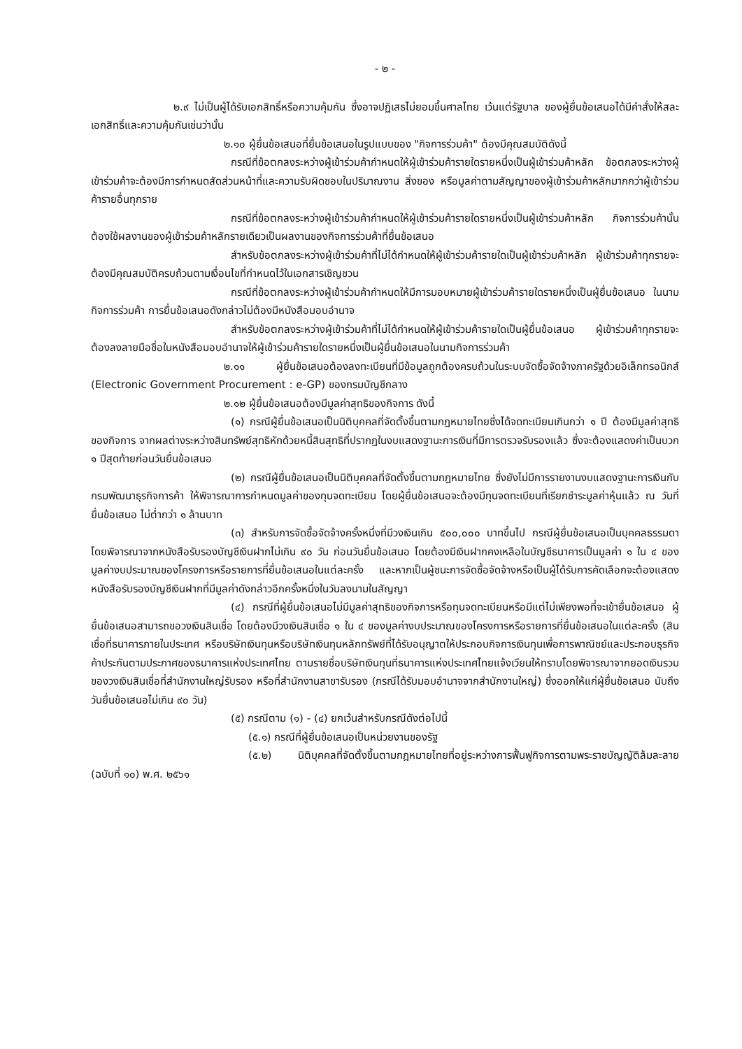- ๒ -
๒.๙ ไม่เป็นผู้ได้รับเอกสิทธิ์หรือความคุ้มกัน ซึ่งอาจปฏิเสธไม่ยอมขึ้นศาลไทย เว้นแต่รัฐบาล ของผู้ยื่นข้อเสนอได้มีคำสั่งให้สละเอกสิทธิ์และความคุ้มกันเช่นว่านั้น
๒.๑๐ ผู้ยื่นข้อเสนอที่ยื่นข้อเสนอในรูปแบบของ "กิจการร่วมค้า" ต้องมีคุณสมบัติดังนี้
กรณีที่ข้อตกลงระหว่างผู้เข้าร่วมค้ากำหนดให้ผู้เข้าร่วมค้ารายใดรายหนึ่งเป็นผู้เข้าร่วมค้าหลัก ข้อตกลงระหว่างผู้เข้าร่วมค้าจะต้องมีการกำหนดสัดส่วนหน้าที่และความรับผิดชอบในปริมาณงาน สิ่งของ หรือมูลค่าตามสัญญาของผู้เข้าร่วมค้าหลักมากกว่าผู้เข้าร่วมค้ารายอื่นทุกราย
กรณีที่ข้อตกลงระหว่างผู้เข้าร่วมค้ากำหนดให้ผู้เข้าร่วมค้ารายใดรายหนึ่งเป็นผู้เข้าร่วมค้าหลัก กิจการร่วมค้านั้นต้องใช้ผลงานของผู้เข้าร่วมค้าหลักรายเดียวเป็นผลงานของกิจการร่วมค้าที่ยื่นข้อเสนอ
สำหรับข้อตกลงระหว่างผู้เข้าร่วมค้าที่ไม่ได้กำหนดให้ผู้เข้าร่วมค้ารายใดเป็นผู้เข้าร่วมค้าหลัก ผู้เข้าร่วมค้าทุกรายจะต้องมีคุณสมบัติครบถ้วนตามเงื่อนไขที่กำหนดไว้ในเอกสารเชิญชวน
กรณีที่ข้อตกลงระหว่างผู้เข้าร่วมค้ากำหนดให้มีการมอบหมายผู้เข้าร่วมค้ารายใดรายหนึ่งเป็นผู้ยื่นข้อเสนอ ในนามกิจการร่วมค้า การยื่นข้อเสนอดังกล่าวไม่ต้องมีหนังสือมอบอำนาจ
สำหรับข้อตกลงระหว่างผู้เข้าร่วมค้าที่ไม่ได้กำหนดให้ผู้เข้าร่วมค้ารายใดเป็นผู้ยื่นข้อเสนอ ผู้เข้าร่วมค้าทุกรายจะต้องลงลายมือชื่อในหนังสือมอบอำนาจให้ผู้เข้าร่วมค้ารายใดรายหนึ่งเป็นผู้ยื่นข้อเสนอในนามกิจการร่วมค้า
๒.๑๑ ผู้ยื่นข้อเสนอต้องลงทะเบียนที่มีข้อมูลถูกต้องครบถ้วนในระบบจัดซื้อจัดจ้างภาครัฐด้วยอิเล็กทรอนิกส์ (Electronic Government Procurement : e-GP) ของกรมบัญชีกลาง
๒.๑๒ ผู้ยื่นข้อเสนอต้องมีมูลค่าสุทธิของกิจการ ดังนี้
(๑) กรณีผู้ยื่นข้อเสนอเป็นนิติบุคคลที่จัดตั้งขึ้นตามกฎหมายไทยซึ่งได้จดทะเบียนเกินกว่า ๑ ปี ต้องมีมูลค่าสุทธิของกิจการ จากผลต่างระหว่างสินทรัพย์สุทธิหักด้วยหนี้สินสุทธิที่ปรากฏในงบแสดงฐานะการเงินที่มีการตรวจรับรองแล้ว ซึ่งจะต้องแสดงค่าเป็นบวก ๑ ปีสุดท้ายก่อนวันยื่นข้อเสนอ
(๒) กรณีผู้ยื่นข้อเสนอเป็นนิติบุคคลที่จัดตั้งขึ้นตามกฎหมายไทย ซึ่งยังไม่มีการรายงานงบแสดงฐานะการเงินกับกรมพัฒนาธุรกิจการค้า ให้พิจารณาการกำหนดมูลค่าของทุนจดทะเบียน โดยผู้ยื่นข้อเสนอจะต้องมีทุนจดทะเบียนที่เรียกชำระมูลค่าหุ้นแล้ว ณ วันที่ยื่นข้อเสนอ ไม่ต่ำกว่า ๑ ล้านบาท
(๓) สำหรับการจัดซื้อจัดจ้างครั้งหนึ่งที่มีวงเงินเกิน ๕๐๐,๐๐๐ บาทขึ้นไป กรณีผู้ยื่นข้อเสนอเป็นบุคคลธรรมดา โดยพิจารณาจากหนังสือรับรองบัญชีเงินฝากไม่เกิน ๙๐ วัน ก่อนวันยื่นข้อเสนอ โดยต้องมีเงินฝากคงเหลือในบัญชีธนาคารเป็นมูลค่า ๑ ใน ๔ ของมูลค่างบประมาณของโครงการหรือรายการที่ยื่นข้อเสนอในแต่ละครั้ง และหากเป็นผู้ชนะการจัดซื้อจัดจ้างหรือเป็นผู้ได้รับการคัดเลือกจะต้องแสดงหนังสือรับรองบัญชีเงินฝากที่มีมูลค่าดังกล่าวอีกครั้งหนึ่งในวันลงนามในสัญญา
(๔) กรณีที่ผู้ยื่นข้อเสนอไม่มีมูลค่าสุทธิของกิจการหรือทุนจดทะเบียนหรือมีแต่ไม่เพียงพอที่จะเข้ายื่นข้อเสนอ ผู้ยื่นข้อเสนอสามารถขอวงเงินสินเชื่อ โดยต้องมีวงเงินสินเชื่อ ๑ ใน ๔ ของมูลค่างบประมาณของโครงการหรือรายการที่ยื่นข้อเสนอในแต่ละครั้ง (สินเชื่อที่ธนาคารภายในประเทศ หรือบริษัทเงินทุนหรือบริษัทเงินทุนหลักทรัพย์ที่ได้รับอนุญาตให้ประกอบกิจการเงินทุนเพื่อการพาณิชย์และประกอบธุรกิจค้าประกันตามประกาศของธนาคารแห่งประเทศไทย ตามรายชื่อบริษัทเงินทุนที่ธนาคารแห่งประเทศไทยแจ้งเวียนให้ทราบโดยพิจารณาจากยอดเงินรวมของวงเงินสินเชื่อที่สำนักงานใหญ่รับรอง หรือที่สำนักงานสาขารับรอง (กรณีได้รับมอบอำนาจจากสำนักงานใหญ่) ซึ่งออกให้แก่ผู้ยื่นข้อเสนอ นับถึงวันยื่นข้อเสนอไม่เกิน ๙๐ วัน)
(๕) กรณีตาม (๑) - (๔) ยกเว้นสำหรับกรณีดังต่อไปนี้
(๕.๑) กรณีที่ผู้ยื่นข้อเสนอเป็นหน่วยงานของรัฐ
(๕.๒) นิติบุคคลที่จัดตั้งขึ้นตามกฎหมายไทยที่อยู่ระหว่างการฟื้นฟูกิจการตามพระราชบัญญัติล้มละลาย (ฉบับที่ ๑๐) พ.ศ. ๒๕๖๑